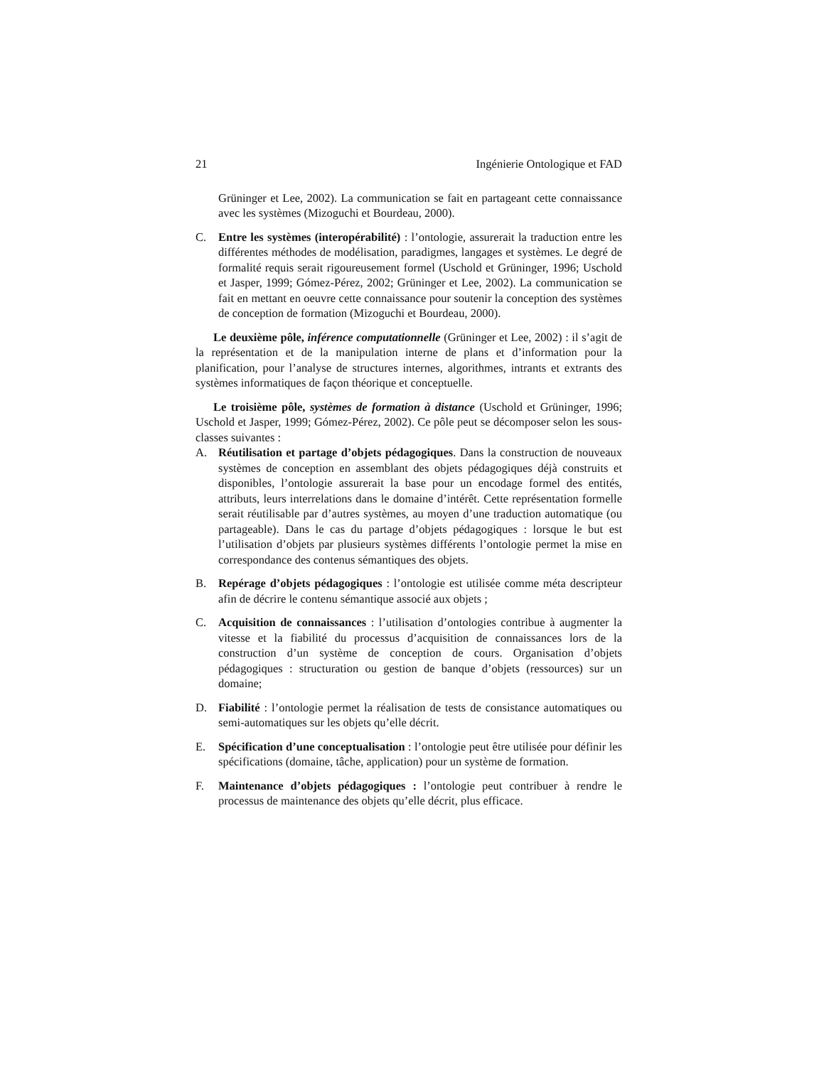21 Ingénierie Ontologique et FAD
Grüninger et Lee, 2002). La communication se fait en partageant cette connaissance avec les systèmes (Mizoguchi et Bourdeau, 2000).
C. Entre les systèmes (interopérabilité) : l’ontologie, assurerait la traduction entre les différentes méthodes de modélisation, paradigmes, langages et systèmes. Le degré de formalité requis serait rigoureusement formel (Uschold et Grüninger, 1996; Uschold et Jasper, 1999; Gómez-Pérez, 2002; Grüninger et Lee, 2002). La communication se fait en mettant en oeuvre cette connaissance pour soutenir la conception des systèmes de conception de formation (Mizoguchi et Bourdeau, 2000).
Le deuxième pôle, inférence computationnelle (Grüninger et Lee, 2002) : il s’agit de la représentation et de la manipulation interne de plans et d’information pour la planification, pour l’analyse de structures internes, algorithmes, intrants et extrants des systèmes informatiques de façon théorique et conceptuelle.
Le troisième pôle, systèmes de formation à distance (Uschold et Grüninger, 1996; Uschold et Jasper, 1999; Gómez-Pérez, 2002). Ce pôle peut se décomposer selon les sous-classes suivantes :
A. Réutilisation et partage d’objets pédagogiques. Dans la construction de nouveaux systèmes de conception en assemblant des objets pédagogiques déjà construits et disponibles, l’ontologie assurerait la base pour un encodage formel des entités, attributs, leurs interrelations dans le domaine d’intérêt. Cette représentation formelle serait réutilisable par d’autres systèmes, au moyen d’une traduction automatique (ou partageable). Dans le cas du partage d’objets pédagogiques : lorsque le but est l’utilisation d’objets par plusieurs systèmes différents l’ontologie permet la mise en correspondance des contenus sémantiques des objets.
B. Repérage d’objets pédagogiques : l’ontologie est utilisée comme méta descripteur afin de décrire le contenu sémantique associé aux objets ;
C. Acquisition de connaissances : l’utilisation d’ontologies contribue à augmenter la vitesse et la fiabilité du processus d’acquisition de connaissances lors de la construction d’un système de conception de cours. Organisation d’objets pédagogiques : structuration ou gestion de banque d’objets (ressources) sur un domaine;
D. Fiabilité : l’ontologie permet la réalisation de tests de consistance automatiques ou semi-automatiques sur les objets qu’elle décrit.
E. Spécification d’une conceptualisation : l’ontologie peut être utilisée pour définir les spécifications (domaine, tâche, application) pour un système de formation.
F. Maintenance d’objets pédagogiques : l’ontologie peut contribuer à rendre le processus de maintenance des objets qu’elle décrit, plus efficace.